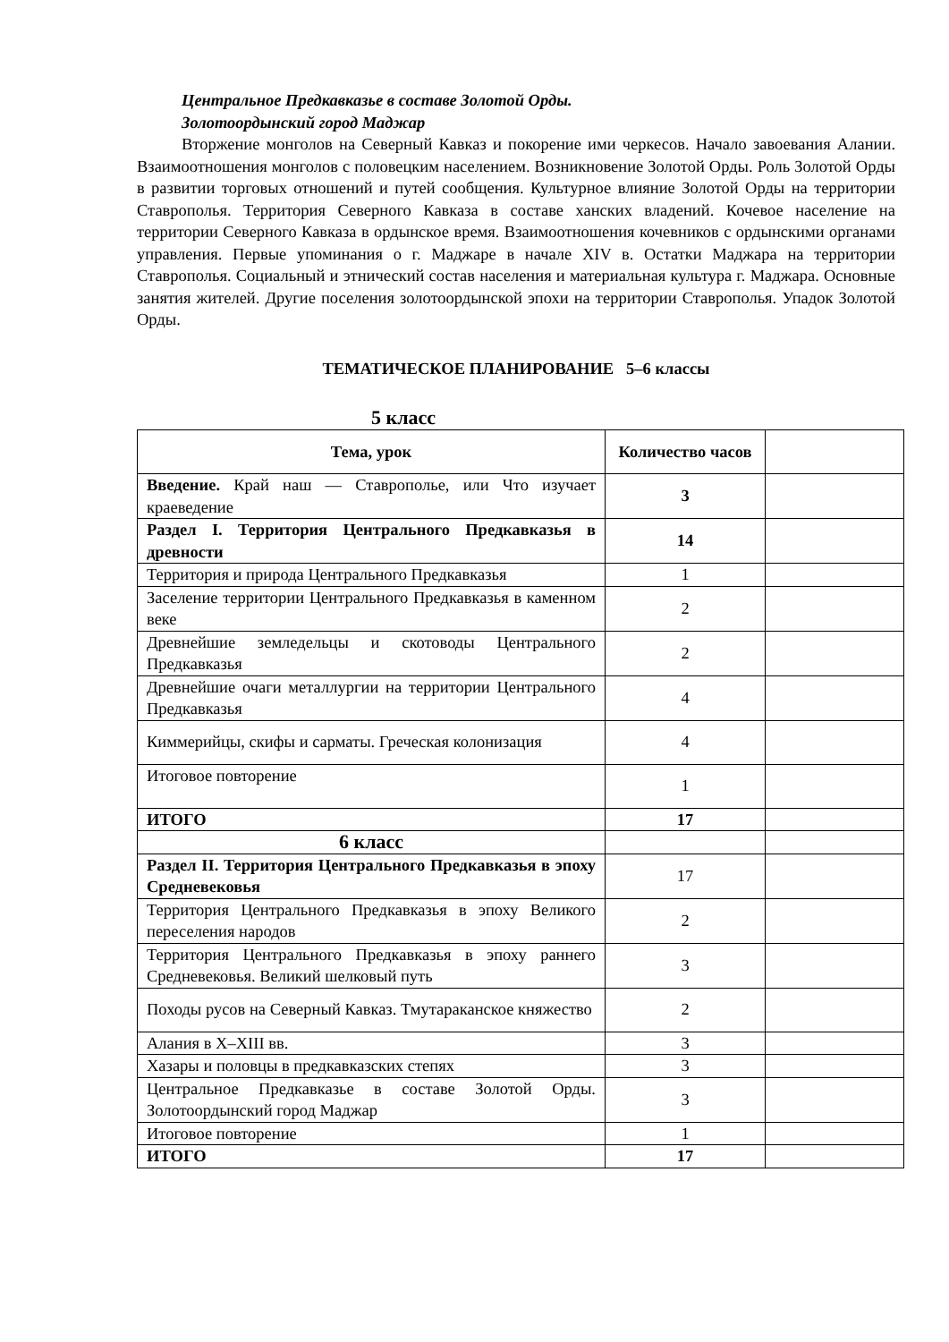Центральное Предкавказье в составе Золотой Орды.
Золотоордынский город Маджар
Вторжение монголов на Северный Кавказ и покорение ими черкесов. Начало завоевания Алании. Взаимоотношения монголов с половецким населением. Возникновение Золотой Орды. Роль Золотой Орды в развитии торговых отношений и путей сообщения. Культурное влияние Золотой Орды на территории Ставрополья. Территория Северного Кавказа в составе ханских владений. Кочевое население на территории Северного Кавказа в ордынское время. Взаимоотношения кочевников с ордынскими органами управления. Первые упоминания о г. Маджаре в начале XIV в. Остатки Маджара на территории Ставрополья. Социальный и этнический состав населения и материальная культура г. Маджара. Основные занятия жителей. Другие поселения золотоордынской эпохи на территории Ставрополья. Упадок Золотой Орды.
ТЕМАТИЧЕСКОЕ ПЛАНИРОВАНИЕ 5–6 классы
5 класс
| Тема, урок | Количество часов | |
| --- | --- | --- |
| Введение. Край наш — Ставрополье, или Что изучает краеведение | 3 | |
| Раздел I. Территория Центрального Предкавказья в древности | 14 | |
| Территория и природа Центрального Предкавказья | 1 | |
| Заселение территории Центрального Предкавказья в каменном веке | 2 | |
| Древнейшие земледельцы и скотоводы Центрального Предкавказья | 2 | |
| Древнейшие очаги металлургии на территории Центрального Предкавказья | 4 | |
| Киммерийцы, скифы и сарматы. Греческая колонизация | 4 | |
| Итоговое повторение | 1 | |
| ИТОГО | 17 | |
| 6 класс | | |
| Раздел II. Территория Центрального Предкавказья в эпоху Средневековья | 17 | |
| Территория Центрального Предкавказья в эпоху Великого переселения народов | 2 | |
| Территория Центрального Предкавказья в эпоху раннего Средневековья. Великий шелковый путь | 3 | |
| Походы русов на Северный Кавказ. Тмутараканское княжество | 2 | |
| Алания в X–XIII вв. | 3 | |
| Хазары и половцы в предкавказских степях | 3 | |
| Центральное Предкавказье в составе Золотой Орды. Золотоордынский город Маджар | 3 | |
| Итоговое повторение | 1 | |
| ИТОГО | 17 | |